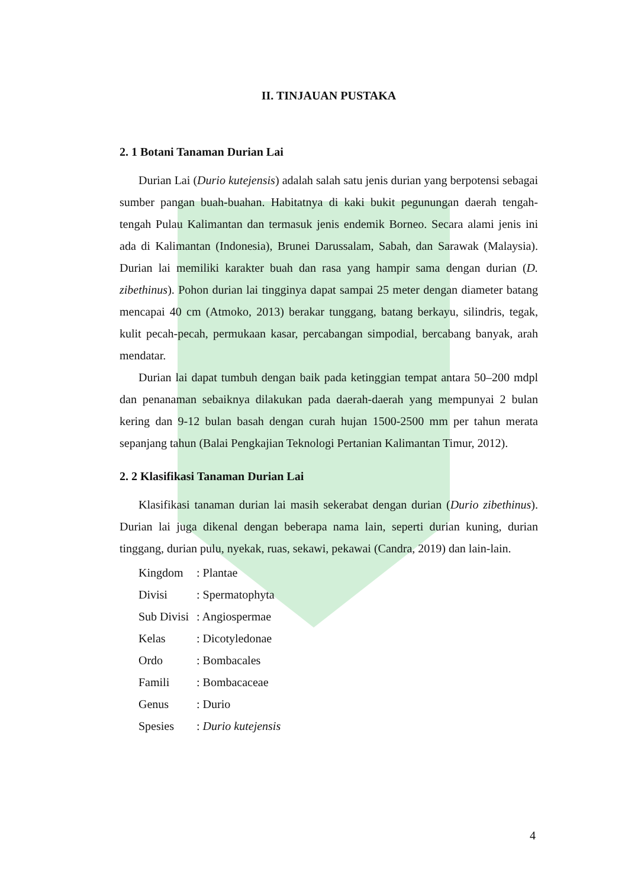II. TINJAUAN PUSTAKA
2. 1 Botani Tanaman Durian Lai
Durian Lai (Durio kutejensis) adalah salah satu jenis durian yang berpotensi sebagai sumber pangan buah-buahan. Habitatnya di kaki bukit pegunungan daerah tengah-tengah Pulau Kalimantan dan termasuk jenis endemik Borneo. Secara alami jenis ini ada di Kalimantan (Indonesia), Brunei Darussalam, Sabah, dan Sarawak (Malaysia). Durian lai memiliki karakter buah dan rasa yang hampir sama dengan durian (D. zibethinus). Pohon durian lai tingginya dapat sampai 25 meter dengan diameter batang mencapai 40 cm (Atmoko, 2013) berakar tunggang, batang berkayu, silindris, tegak, kulit pecah-pecah, permukaan kasar, percabangan simpodial, bercabang banyak, arah mendatar.
Durian lai dapat tumbuh dengan baik pada ketinggian tempat antara 50–200 mdpl dan penanaman sebaiknya dilakukan pada daerah-daerah yang mempunyai 2 bulan kering dan 9-12 bulan basah dengan curah hujan 1500-2500 mm per tahun merata sepanjang tahun (Balai Pengkajian Teknologi Pertanian Kalimantan Timur, 2012).
2. 2 Klasifikasi Tanaman Durian Lai
Klasifikasi tanaman durian lai masih sekerabat dengan durian (Durio zibethinus). Durian lai juga dikenal dengan beberapa nama lain, seperti durian kuning, durian tinggang, durian pulu, nyekak, ruas, sekawi, pekawai (Candra, 2019) dan lain-lain.
| Kingdom | : Plantae |
| Divisi | : Spermatophyta |
| Sub Divisi | : Angiospermae |
| Kelas | : Dicotyledonae |
| Ordo | : Bombacales |
| Famili | : Bombacaceae |
| Genus | : Durio |
| Spesies | : Durio kutejensis |
4